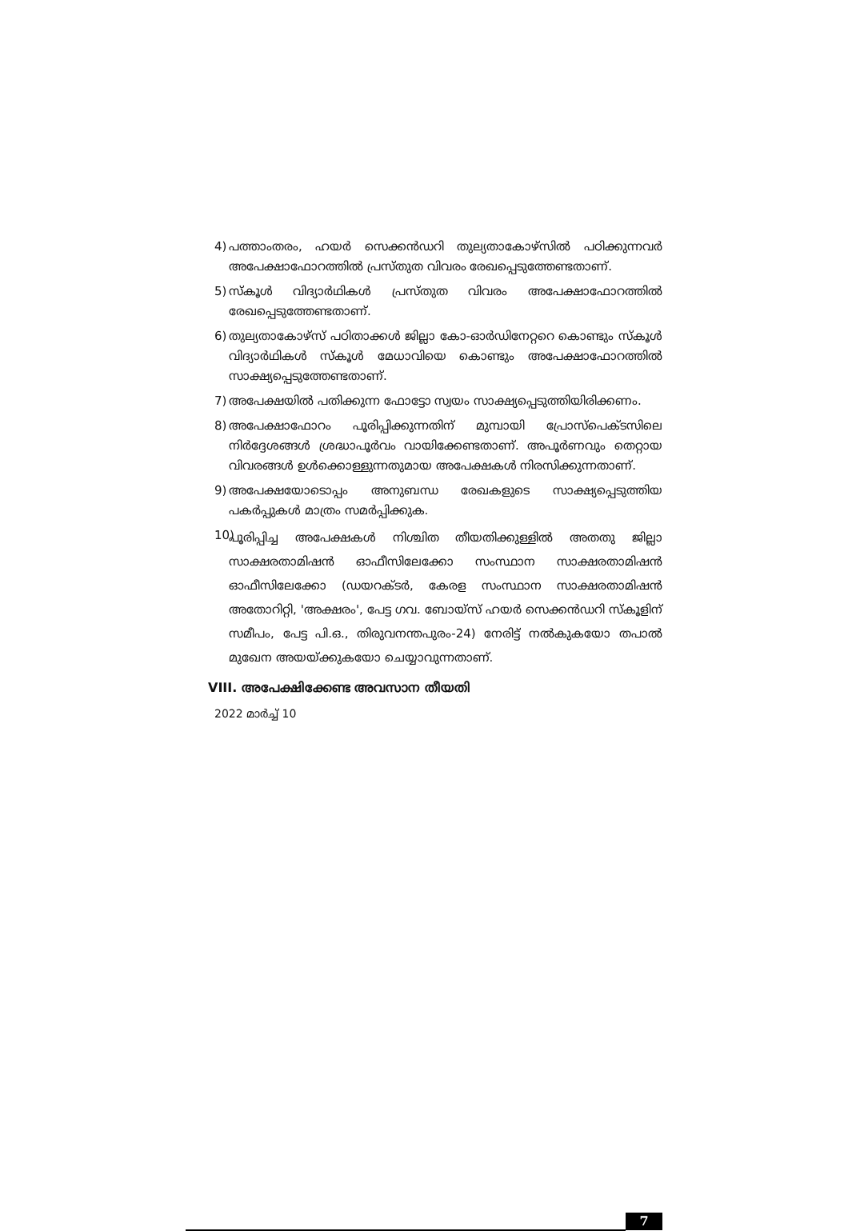4) പത്താംതരം, ഹയർ സെക്കൻഡറി തുല്യതാകോഴ്സിൽ പഠിക്കുന്നവർ അപേക്ഷാഫോറത്തിൽ പ്രസ്തുത വിവരം രേഖപ്പെടുത്തേണ്ടതാണ്.
5) സ്കൂൾ വിദ്യാർഥികൾ പ്രസ്തുത വിവരം അപേക്ഷാഫോറത്തിൽ രേഖപ്പെടുത്തേണ്ടതാണ്.
6) തുല്യതാകോഴ്സ് പഠിതാക്കൾ ജില്ലാ കോ-ഓർഡിനേറ്ററെ കൊണ്ടും സ്കൂൾ വിദ്യാർഥികൾ സ്കൂൾ മേധാവിയെ കൊണ്ടും അപേക്ഷാഫോറത്തിൽ സാക്ഷ്യപ്പെടുത്തേണ്ടതാണ്.
7) അപേക്ഷയിൽ പതിക്കുന്ന ഫോട്ടോ സ്വയം സാക്ഷ്യപ്പെടുത്തിയിരിക്കണം.
8) അപേക്ഷാഫോറം പൂരിപ്പിക്കുന്നതിന് മുമ്പായി പ്രോസ്പെക്ടസിലെ നിർദ്ദേശങ്ങൾ ശ്രദ്ധാപൂർവം വായിക്കേണ്ടതാണ്. അപൂർണവും തെറ്റായ വിവരങ്ങൾ ഉൾക്കൊള്ളുന്നതുമായ അപേക്ഷകൾ നിരസിക്കുന്നതാണ്.
9) അപേക്ഷയോടൊപ്പം അനുബന്ധ രേഖകളുടെ സാക്ഷ്യപ്പെടുത്തിയ പകർപ്പുകൾ മാത്രം സമർപ്പിക്കുക.
10) പൂരിപ്പിച്ച അപേക്ഷകൾ നിശ്ചിത തീയതിക്കുള്ളിൽ അതതു ജില്ലാ സാക്ഷരതാമിഷൻ ഓഫീസിലേക്കോ സംസ്ഥാന സാക്ഷരതാമിഷൻ ഓഫീസിലേക്കോ (ഡയറക്ടർ, കേരള സംസ്ഥാന സാക്ഷരതാമിഷൻ അതോറിറ്റി, 'അക്ഷരം', പേട്ട ഗവ. ബോയ്സ് ഹയർ സെക്കൻഡറി സ്കൂളിന് സമീപം, പേട്ട പി.ഒ., തിരുവനന്തപുരം-24) നേരിട്ട് നൽകുകയോ തപാൽ മുഖേന അയയ്ക്കുകയോ ചെയ്യാവുന്നതാണ്.
VIII. അപേക്ഷിക്കേണ്ട അവസാന തീയതി
2022 മാർച്ച് 10
7